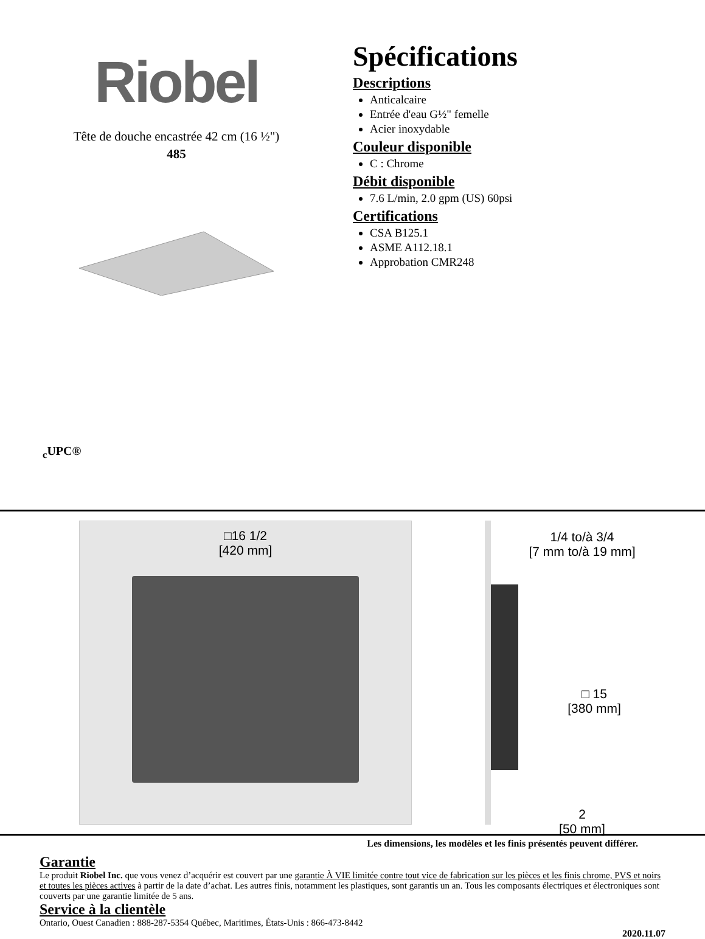Riobel
Tête de douche encastrée 42 cm (16 ½")
485
Spécifications
Descriptions
Anticalcaire
Entrée d'eau G½" femelle
Acier inoxydable
Couleur disponible
C : Chrome
Débit disponible
7.6 L/min, 2.0 gpm (US) 60psi
Certifications
CSA B125.1
ASME A112.18.1
Approbation CMR248
<sub>c</sub>UPC®
□16 1/2
[420 mm]
1/4 to/à 3/4
[7 mm to/à 19 mm]
□ 15
[380 mm]
2
[50 mm]
Les dimensions, les modèles et les finis présentés peuvent différer.
Garantie
Le produit Riobel Inc. que vous venez d’acquérir est couvert par une garantie À VIE limitée contre tout vice de fabrication sur les pièces et les finis chrome, PVS et noirs et toutes les pièces actives à partir de la date d’achat. Les autres finis, notamment les plastiques, sont garantis un an. Tous les composants électriques et électroniques sont couverts par une garantie limitée de 5 ans.
Service à la clientèle
Ontario, Ouest Canadien : 888-287-5354 Québec, Maritimes, États-Unis : 866-473-8442
2020.11.07